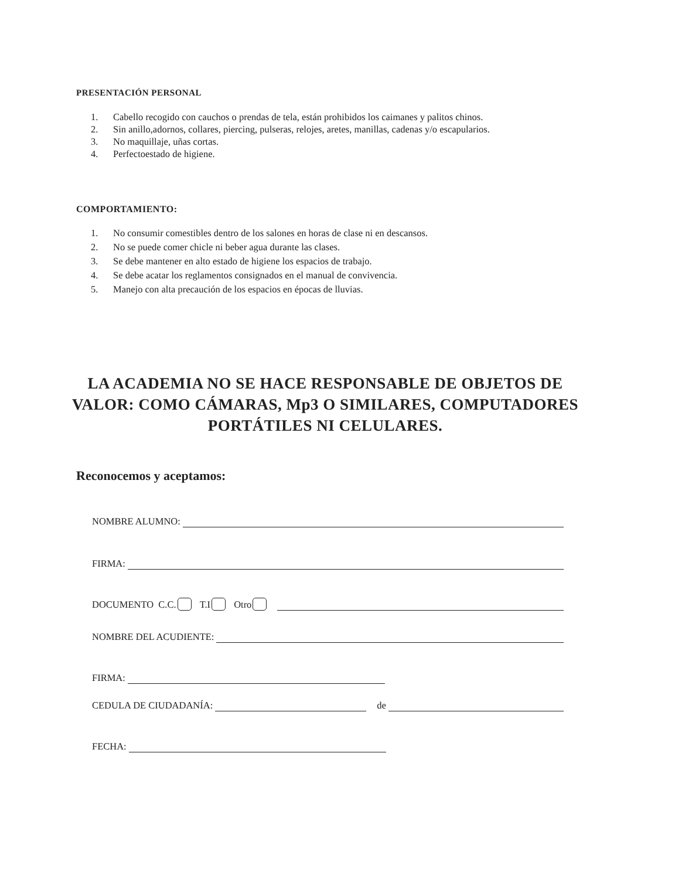PRESENTACIÓN PERSONAL
1. Cabello recogido con cauchos o prendas de tela, están prohibidos los caimanes y palitos chinos.
2. Sin anillo,adornos, collares, piercing, pulseras, relojes, aretes, manillas, cadenas y/o escapularios.
3. No maquillaje, uñas cortas.
4. Perfectoestado de higiene.
COMPORTAMIENTO:
1. No consumir comestibles dentro de los salones en horas de clase ni en descansos.
2. No se puede comer chicle ni beber agua durante las clases.
3. Se debe mantener en alto estado de higiene los espacios de trabajo.
4. Se debe acatar los reglamentos consignados en el manual de convivencia.
5. Manejo con alta precaución de los espacios en épocas de lluvias.
LA ACADEMIA NO SE HACE RESPONSABLE DE OBJETOS DE VALOR: COMO CÁMARAS, Mp3 O SIMILARES, COMPUTADORES PORTÁTILES NI CELULARES.
Reconocemos y aceptamos:
NOMBRE ALUMNO:
FIRMA:
DOCUMENTO C.C. T.I Otro
NOMBRE DEL ACUDIENTE:
FIRMA:
CEDULA DE CIUDADANÍA: de
FECHA: